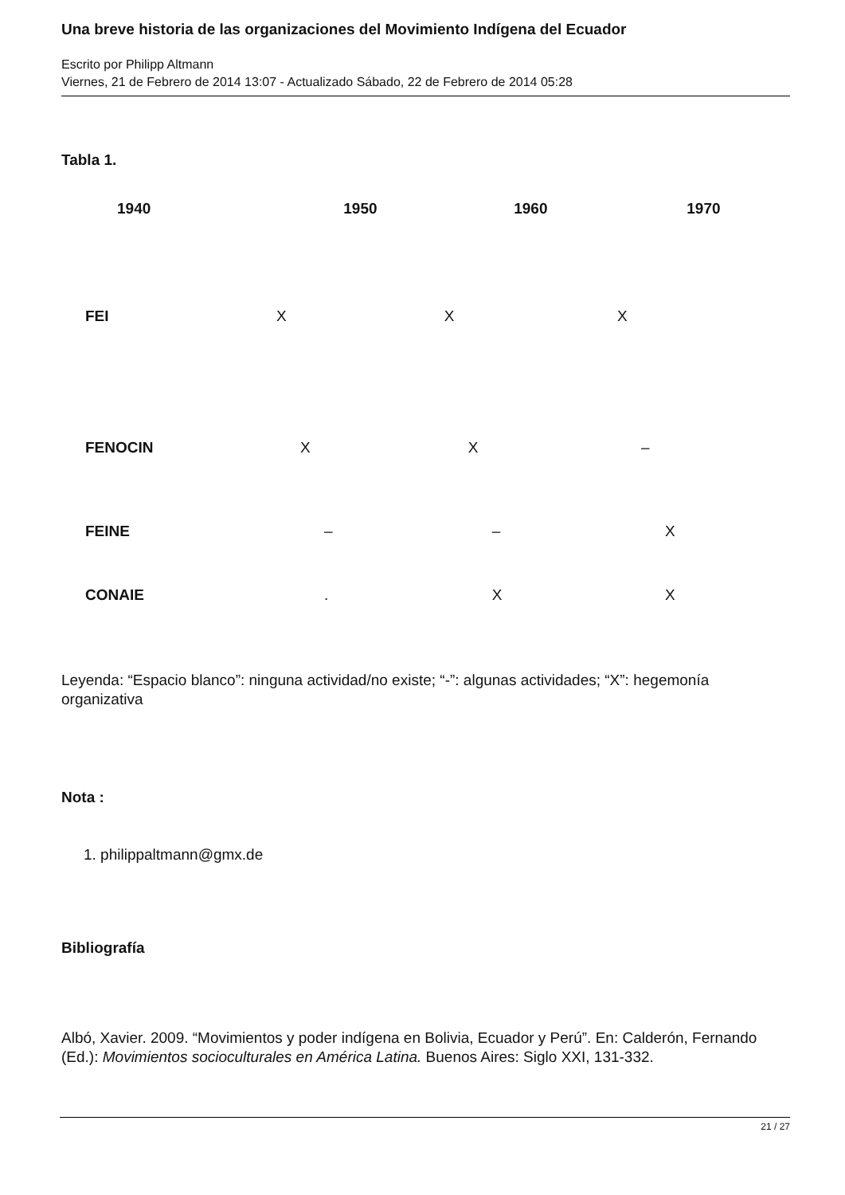Una breve historia de las organizaciones del Movimiento Indígena del Ecuador
Escrito por Philipp Altmann
Viernes, 21 de Febrero de 2014 13:07 - Actualizado Sábado, 22 de Febrero de 2014 05:28
Tabla 1.
| | 1940 | 1950 | 1960 | 1970 |
| --- | --- | --- | --- | --- |
| | FEI | X | X | X |
| | FENOCIN | X | X | – |
| | FEINE | – | – | X |
| | CONAIE | . | X | X |
Leyenda: “Espacio blanco”: ninguna actividad/no existe; “-”: algunas actividades; “X”: hegemonía organizativa
Nota :
1. philippaltmann@gmx.de
Bibliografía
Albó, Xavier. 2009. “Movimientos y poder indígena en Bolivia, Ecuador y Perú”. En: Calderón, Fernando (Ed.): Movimientos socioculturales en América Latina. Buenos Aires: Siglo XXI, 131-332.
21 / 27